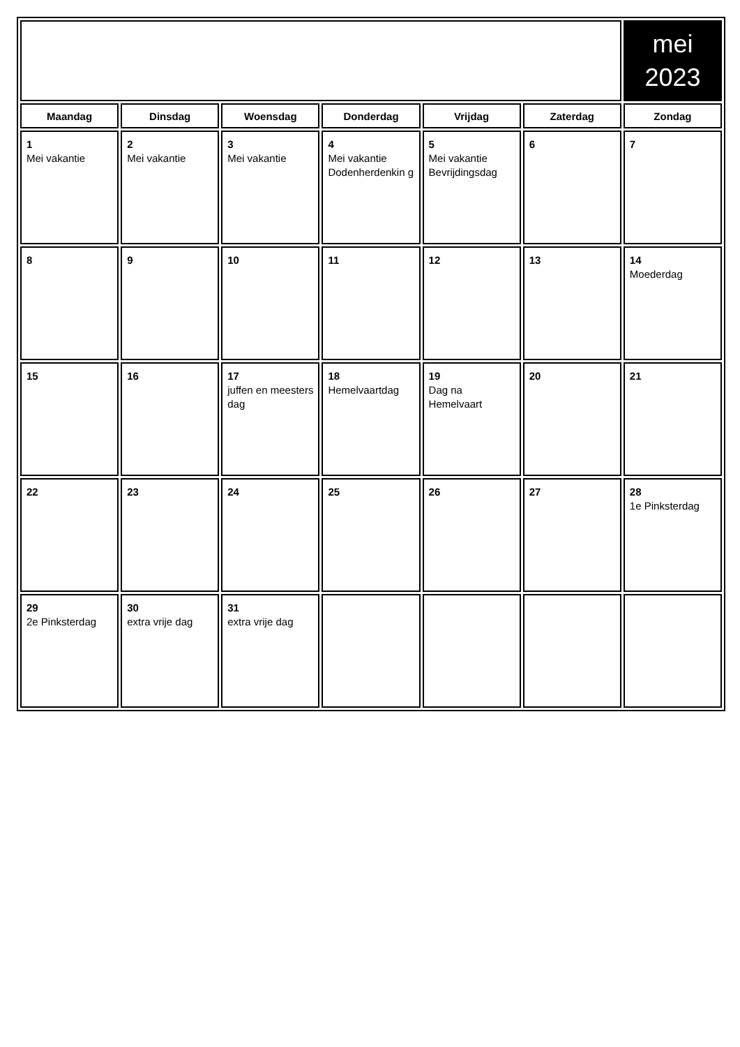| | | | | | | mei 2023 |
| Maandag | Dinsdag | Woensdag | Donderdag | Vrijdag | Zaterdag | Zondag |
| 1 Mei vakantie | 2 Mei vakantie | 3 Mei vakantie | 4 Mei vakantie Dodenherdenkin g | 5 Mei vakantie Bevrijdingsdag | 6 | 7 |
| 8 | 9 | 10 | 11 | 12 | 13 | 14 Moederdag |
| 15 | 16 | 17 juffen en meesters dag | 18 Hemelvaartdag | 19 Dag na Hemelvaart | 20 | 21 |
| 22 | 23 | 24 | 25 | 26 | 27 | 28 1e Pinksterdag |
| 29 2e Pinksterdag | 30 extra vrije dag | 31 extra vrije dag | | | | |